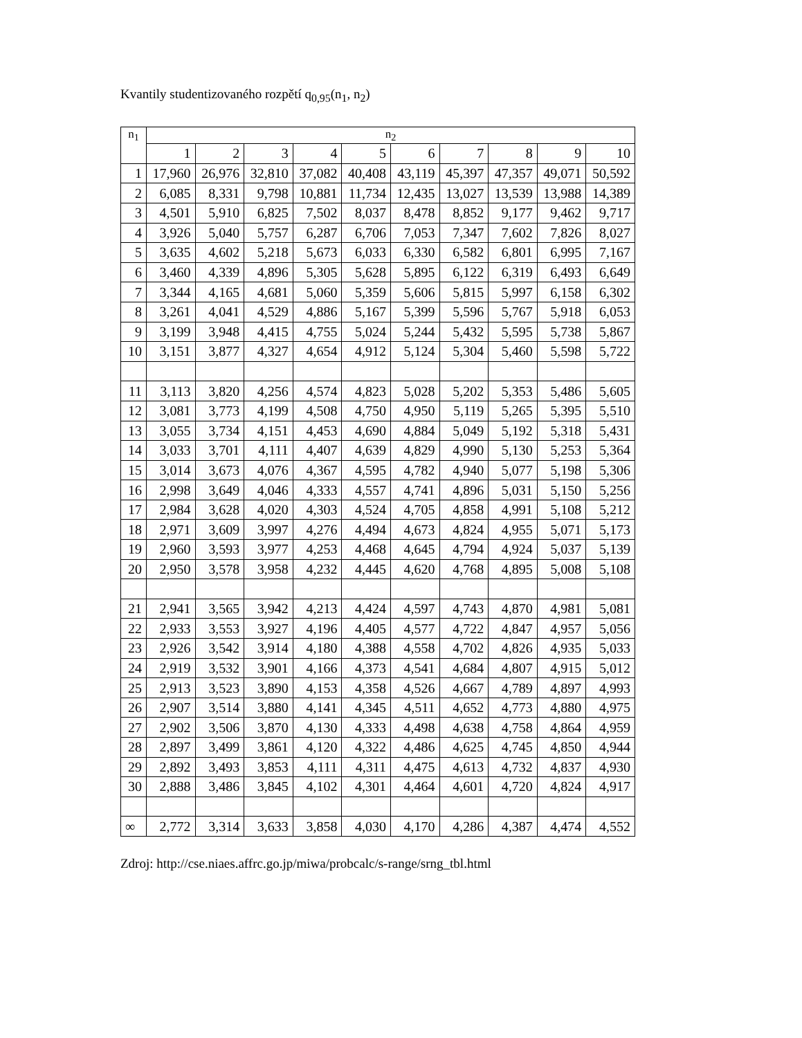Kvantily studentizovaného rozpětí q<sub>0,95</sub>(n<sub>1</sub>, n<sub>2</sub>)
| n<sub>1</sub> | n<sub>2</sub> | | | | | | | | | |
| --- | --- | --- | --- | --- | --- | --- | --- | --- | --- | --- |
| | 1 | 2 | 3 | 4 | 5 | 6 | 7 | 8 | 9 | 10 |
| 1 | 17,960 | 26,976 | 32,810 | 37,082 | 40,408 | 43,119 | 45,397 | 47,357 | 49,071 | 50,592 |
| 2 | 6,085 | 8,331 | 9,798 | 10,881 | 11,734 | 12,435 | 13,027 | 13,539 | 13,988 | 14,389 |
| 3 | 4,501 | 5,910 | 6,825 | 7,502 | 8,037 | 8,478 | 8,852 | 9,177 | 9,462 | 9,717 |
| 4 | 3,926 | 5,040 | 5,757 | 6,287 | 6,706 | 7,053 | 7,347 | 7,602 | 7,826 | 8,027 |
| 5 | 3,635 | 4,602 | 5,218 | 5,673 | 6,033 | 6,330 | 6,582 | 6,801 | 6,995 | 7,167 |
| 6 | 3,460 | 4,339 | 4,896 | 5,305 | 5,628 | 5,895 | 6,122 | 6,319 | 6,493 | 6,649 |
| 7 | 3,344 | 4,165 | 4,681 | 5,060 | 5,359 | 5,606 | 5,815 | 5,997 | 6,158 | 6,302 |
| 8 | 3,261 | 4,041 | 4,529 | 4,886 | 5,167 | 5,399 | 5,596 | 5,767 | 5,918 | 6,053 |
| 9 | 3,199 | 3,948 | 4,415 | 4,755 | 5,024 | 5,244 | 5,432 | 5,595 | 5,738 | 5,867 |
| 10 | 3,151 | 3,877 | 4,327 | 4,654 | 4,912 | 5,124 | 5,304 | 5,460 | 5,598 | 5,722 |
| 11 | 3,113 | 3,820 | 4,256 | 4,574 | 4,823 | 5,028 | 5,202 | 5,353 | 5,486 | 5,605 |
| 12 | 3,081 | 3,773 | 4,199 | 4,508 | 4,750 | 4,950 | 5,119 | 5,265 | 5,395 | 5,510 |
| 13 | 3,055 | 3,734 | 4,151 | 4,453 | 4,690 | 4,884 | 5,049 | 5,192 | 5,318 | 5,431 |
| 14 | 3,033 | 3,701 | 4,111 | 4,407 | 4,639 | 4,829 | 4,990 | 5,130 | 5,253 | 5,364 |
| 15 | 3,014 | 3,673 | 4,076 | 4,367 | 4,595 | 4,782 | 4,940 | 5,077 | 5,198 | 5,306 |
| 16 | 2,998 | 3,649 | 4,046 | 4,333 | 4,557 | 4,741 | 4,896 | 5,031 | 5,150 | 5,256 |
| 17 | 2,984 | 3,628 | 4,020 | 4,303 | 4,524 | 4,705 | 4,858 | 4,991 | 5,108 | 5,212 |
| 18 | 2,971 | 3,609 | 3,997 | 4,276 | 4,494 | 4,673 | 4,824 | 4,955 | 5,071 | 5,173 |
| 19 | 2,960 | 3,593 | 3,977 | 4,253 | 4,468 | 4,645 | 4,794 | 4,924 | 5,037 | 5,139 |
| 20 | 2,950 | 3,578 | 3,958 | 4,232 | 4,445 | 4,620 | 4,768 | 4,895 | 5,008 | 5,108 |
| 21 | 2,941 | 3,565 | 3,942 | 4,213 | 4,424 | 4,597 | 4,743 | 4,870 | 4,981 | 5,081 |
| 22 | 2,933 | 3,553 | 3,927 | 4,196 | 4,405 | 4,577 | 4,722 | 4,847 | 4,957 | 5,056 |
| 23 | 2,926 | 3,542 | 3,914 | 4,180 | 4,388 | 4,558 | 4,702 | 4,826 | 4,935 | 5,033 |
| 24 | 2,919 | 3,532 | 3,901 | 4,166 | 4,373 | 4,541 | 4,684 | 4,807 | 4,915 | 5,012 |
| 25 | 2,913 | 3,523 | 3,890 | 4,153 | 4,358 | 4,526 | 4,667 | 4,789 | 4,897 | 4,993 |
| 26 | 2,907 | 3,514 | 3,880 | 4,141 | 4,345 | 4,511 | 4,652 | 4,773 | 4,880 | 4,975 |
| 27 | 2,902 | 3,506 | 3,870 | 4,130 | 4,333 | 4,498 | 4,638 | 4,758 | 4,864 | 4,959 |
| 28 | 2,897 | 3,499 | 3,861 | 4,120 | 4,322 | 4,486 | 4,625 | 4,745 | 4,850 | 4,944 |
| 29 | 2,892 | 3,493 | 3,853 | 4,111 | 4,311 | 4,475 | 4,613 | 4,732 | 4,837 | 4,930 |
| 30 | 2,888 | 3,486 | 3,845 | 4,102 | 4,301 | 4,464 | 4,601 | 4,720 | 4,824 | 4,917 |
| ∞ | 2,772 | 3,314 | 3,633 | 3,858 | 4,030 | 4,170 | 4,286 | 4,387 | 4,474 | 4,552 |
Zdroj: http://cse.niaes.affrc.go.jp/miwa/probcalc/s-range/srng_tbl.html